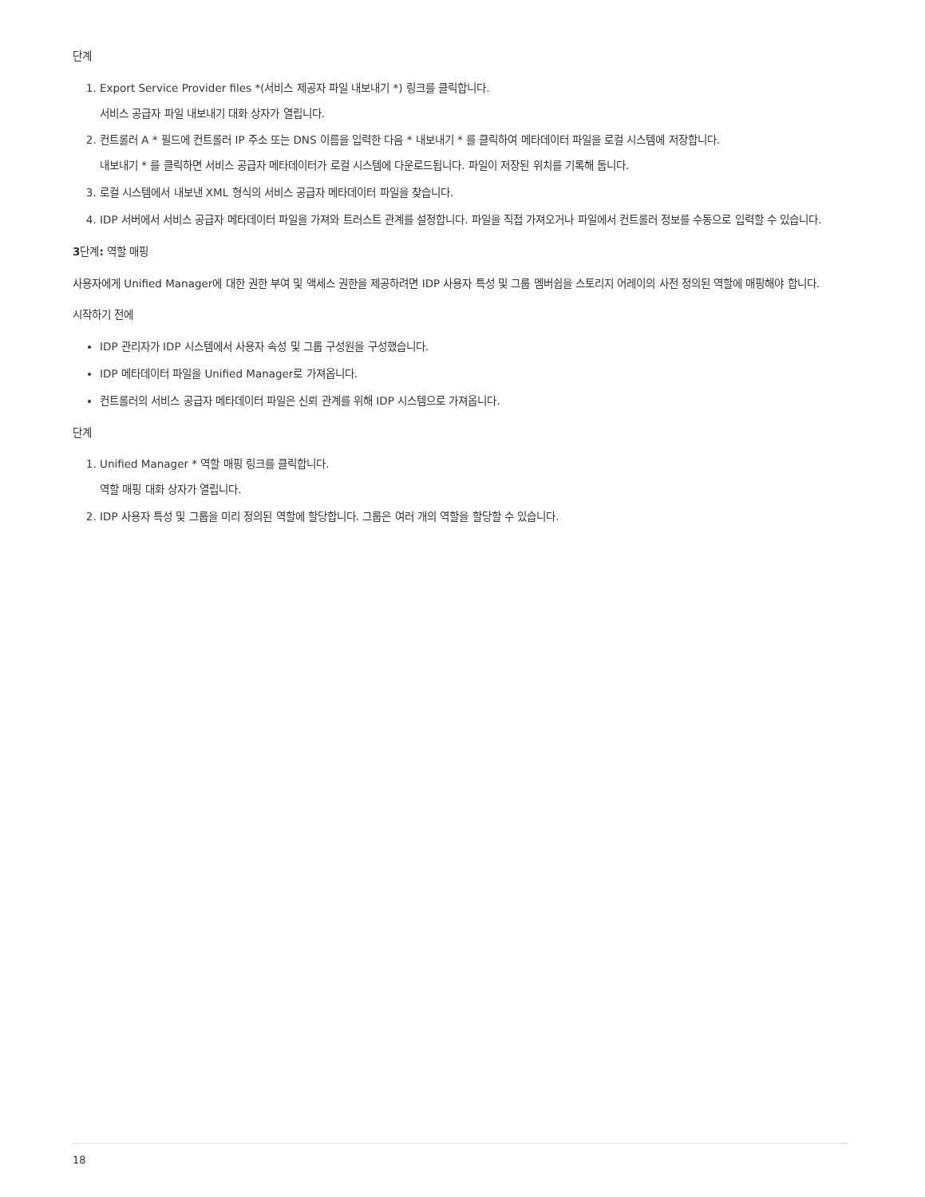단계
1. Export Service Provider files *(서비스 제공자 파일 내보내기 *) 링크를 클릭합니다.
서비스 공급자 파일 내보내기 대화 상자가 열립니다.
2. 컨트롤러 A * 필드에 컨트롤러 IP 주소 또는 DNS 이름을 입력한 다음 * 내보내기 * 를 클릭하여 메타데이터 파일을 로컬 시스템에 저장합니다.
내보내기 * 를 클릭하면 서비스 공급자 메타데이터가 로컬 시스템에 다운로드됩니다. 파일이 저장된 위치를 기록해 둡니다.
3. 로컬 시스템에서 내보낸 XML 형식의 서비스 공급자 메타데이터 파일을 찾습니다.
4. IDP 서버에서 서비스 공급자 메타데이터 파일을 가져와 트러스트 관계를 설정합니다. 파일을 직접 가져오거나 파일에서 컨트롤러 정보를 수동으로 입력할 수 있습니다.
3단계: 역할 매핑
사용자에게 Unified Manager에 대한 권한 부여 및 액세스 권한을 제공하려면 IDP 사용자 특성 및 그룹 멤버쉽을 스토리지 어레이의 사전 정의된 역할에 매핑해야 합니다.
시작하기 전에
IDP 관리자가 IDP 시스템에서 사용자 속성 및 그룹 구성원을 구성했습니다.
IDP 메타데이터 파일을 Unified Manager로 가져옵니다.
컨트롤러의 서비스 공급자 메타데이터 파일은 신뢰 관계를 위해 IDP 시스템으로 가져옵니다.
단계
1. Unified Manager * 역할 매핑 링크를 클릭합니다.
역할 매핑 대화 상자가 열립니다.
2. IDP 사용자 특성 및 그룹을 미리 정의된 역할에 할당합니다. 그룹은 여러 개의 역할을 할당할 수 있습니다.
18